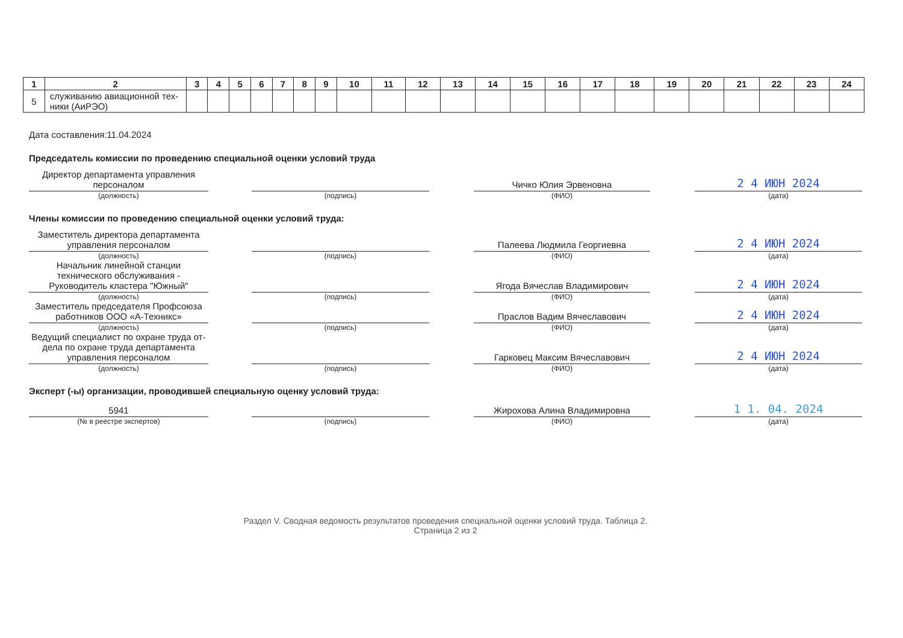| 1 | 2 | 3 | 4 | 5 | 6 | 7 | 8 | 9 | 10 | 11 | 12 | 13 | 14 | 15 | 16 | 17 | 18 | 19 | 20 | 21 | 22 | 23 | 24 |
| --- | --- | --- | --- | --- | --- | --- | --- | --- | --- | --- | --- | --- | --- | --- | --- | --- | --- | --- | --- | --- | --- | --- | --- |
| 5 | служиванию авиационной тех- ники (АиРЭО) | | | | | | | | | | | | | | | | | | | | | | |
Дата составления:11.04.2024
Председатель комиссии по проведению специальной оценки условий труда
Директор департамента управления персоналом
(должность)
(подпись)
Чичко Юлия Эрвеновна
(ФИО)
2 4 ИЮН 2024
(дата)
Члены комиссии по проведению специальной оценки условий труда:
Заместитель директора департамента управления персоналом
(должность)
(подпись)
Палеева Людмила Георгиевна
(ФИО)
2 4 ИЮН 2024
(дата)
Начальник линейной станции технического обслуживания - Руководитель кластера "Южный"
(должность)
(подпись)
Ягода Вячеслав Владимирович
(ФИО)
2 4 ИЮН 2024
(дата)
Заместитель председателя Профсоюза работников ООО «А-Техникс»
(должность)
(подпись)
Праслов Вадим Вячеславович
(ФИО)
2 4 ИЮН 2024
(дата)
Ведущий специалист по охране труда от-дела по охране труда департамента управления персоналом
(должность)
(подпись)
Гарковец Максим Вячеславович
(ФИО)
2 4 ИЮН 2024
(дата)
Эксперт (-ы) организации, проводившей специальную оценку условий труда:
5941
(№ в реестре экспертов)
(подпись)
Жирохова Алина Владимировна
(ФИО)
1 1. 04. 2024
(дата)
Раздел V. Сводная ведомость результатов проведения специальной оценки условий труда. Таблица 2.
Страница 2 из 2